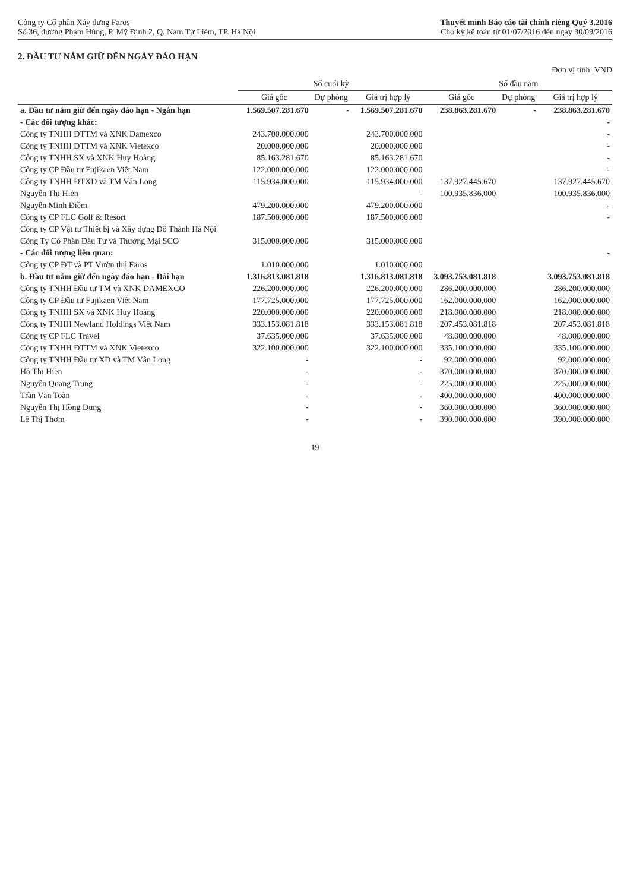Công ty Cổ phần Xây dựng Faros
Số 36, đường Phạm Hùng, P. Mỹ Đình 2, Q. Nam Từ Liêm, TP. Hà Nội
Thuyết minh Báo cáo tài chính riêng Quý 3.2016
Cho kỳ kế toán từ 01/07/2016 đến ngày 30/09/2016
2. ĐẦU TƯ NẮM GIỮ ĐẾN NGÀY ĐÁO HẠN
Đơn vị tính: VND
| | Số cuối kỳ | | | Số đầu năm | | |
| --- | --- | --- | --- | --- | --- | --- |
| | Giá gốc | Dự phòng | Giá trị hợp lý | Giá gốc | Dự phòng | Giá trị hợp lý |
| a. Đầu tư nắm giữ đến ngày đáo hạn - Ngắn hạn | 1.569.507.281.670 | - | 1.569.507.281.670 | 238.863.281.670 | - | 238.863.281.670 |
| - Các đối tượng khác: | | | | | | - |
| Công ty TNHH ĐTTM và XNK Damexco | 243.700.000.000 | | 243.700.000.000 | | | - |
| Công ty TNHH ĐTTM và XNK Vietexco | 20.000.000.000 | | 20.000.000.000 | | | - |
| Công ty TNHH SX và XNK Huy Hoàng | 85.163.281.670 | | 85.163.281.670 | | | - |
| Công ty CP Đầu tư Fujikaen Việt Nam | 122.000.000.000 | | 122.000.000.000 | | | - |
| Công ty TNHH ĐTXD và TM Vân Long | 115.934.000.000 | | 115.934.000.000 | 137.927.445.670 | | 137.927.445.670 |
| Nguyễn Thị Hiền | | | - | 100.935.836.000 | | 100.935.836.000 |
| Nguyễn Minh Điềm | 479.200.000.000 | | 479.200.000.000 | | | - |
| Công ty CP FLC Golf & Resort | 187.500.000.000 | | 187.500.000.000 | | | - |
| Công ty CP Vật tư Thiết bị và Xây dựng Đô Thành Hà Nội | | | | | | |
| Công Ty Cổ Phần Đầu Tư và Thương Mại SCO | 315.000.000.000 | | 315.000.000.000 | | | |
| - Các đối tượng liên quan: | | | | | | - |
| Công ty CP ĐT và PT Vườn thú Faros | 1.010.000.000 | | 1.010.000.000 | | | |
| b. Đầu tư nắm giữ đến ngày đáo hạn - Dài hạn | 1.316.813.081.818 | | 1.316.813.081.818 | 3.093.753.081.818 | | 3.093.753.081.818 |
| Công ty TNHH Đầu tư TM và XNK DAMEXCO | 226.200.000.000 | | 226.200.000.000 | 286.200.000.000 | | 286.200.000.000 |
| Công ty CP Đầu tư Fujikaen Việt Nam | 177.725.000.000 | | 177.725.000.000 | 162.000.000.000 | | 162.000.000.000 |
| Công ty TNHH SX và XNK Huy Hoàng | 220.000.000.000 | | 220.000.000.000 | 218.000.000.000 | | 218.000.000.000 |
| Công ty TNHH Newland Holdings Việt Nam | 333.153.081.818 | | 333.153.081.818 | 207.453.081.818 | | 207.453.081.818 |
| Công ty CP FLC Travel | 37.635.000.000 | | 37.635.000.000 | 48.000.000.000 | | 48.000.000.000 |
| Công ty TNHH ĐTTM và XNK Vietexco | 322.100.000.000 | | 322.100.000.000 | 335.100.000.000 | | 335.100.000.000 |
| Công ty TNHH Đầu tư XD và TM Vân Long | - | | - | 92.000.000.000 | | 92.000.000.000 |
| Hồ Thị Hiền | - | | - | 370.000.000.000 | | 370.000.000.000 |
| Nguyễn Quang Trung | - | | - | 225.000.000.000 | | 225.000.000.000 |
| Trần Văn Toàn | - | | - | 400.000.000.000 | | 400.000.000.000 |
| Nguyễn Thị Hồng Dung | - | | - | 360.000.000.000 | | 360.000.000.000 |
| Lê Thị Thơm | - | | - | 390.000.000.000 | | 390.000.000.000 |
19